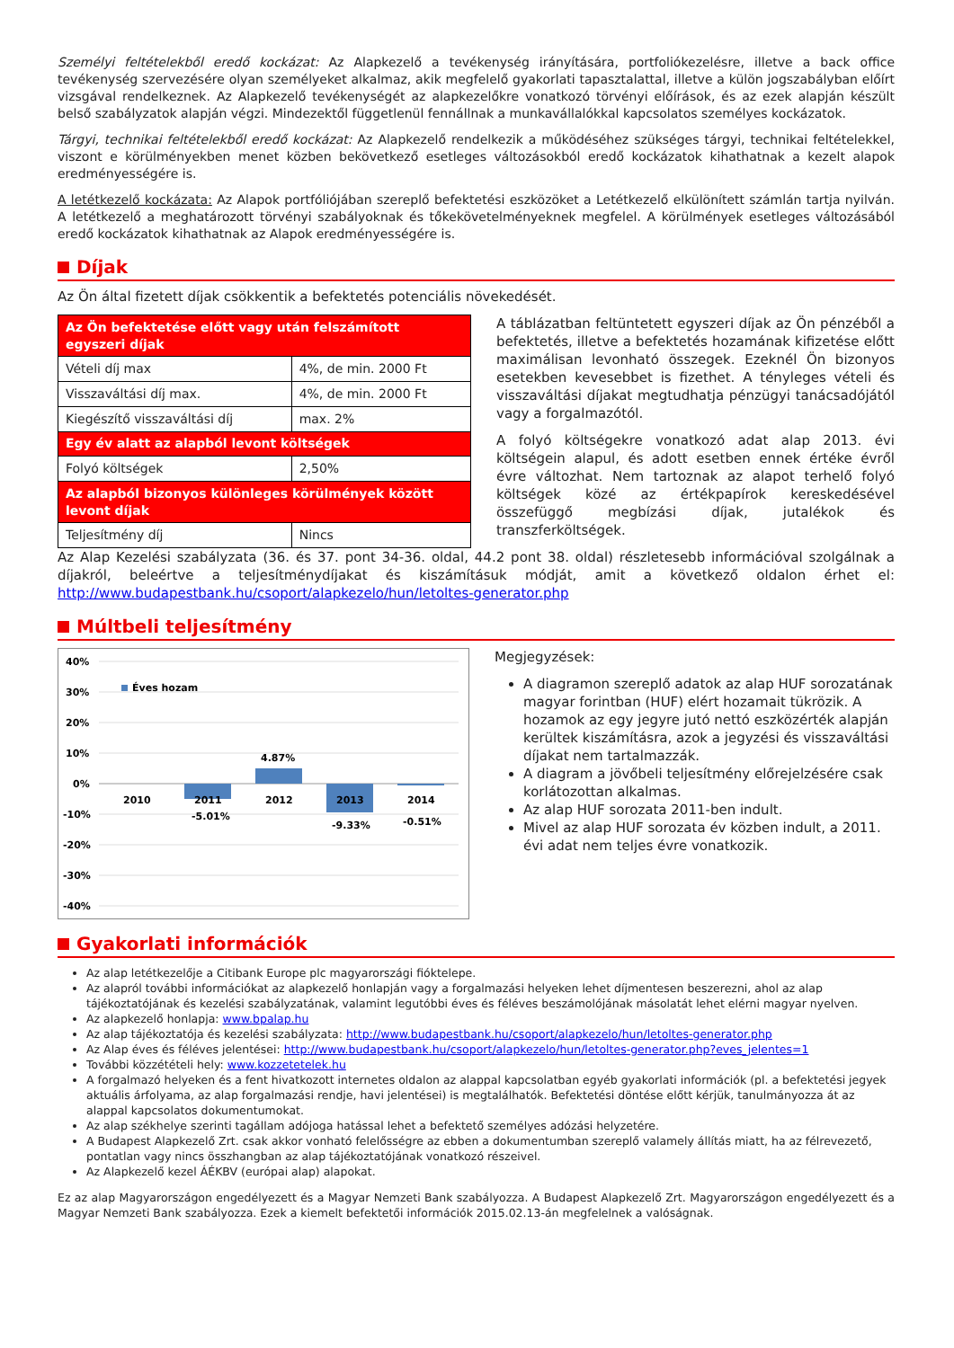Személyi feltételekből eredő kockázat: Az Alapkezelő a tevékenység irányítására, portfoliókezelésre, illetve a back office tevékenység szervezésére olyan személyeket alkalmaz, akik megfelelő gyakorlati tapasztalattal, illetve a külön jogszabályban előírt vizsgával rendelkeznek. Az Alapkezelő tevékenységét az alapkezelőkre vonatkozó törvényi előírások, és az ezek alapján készült belső szabályzatok alapján végzi. Mindezektől függetlenül fennállnak a munkavállalókkal kapcsolatos személyes kockázatok.
Tárgyi, technikai feltételekből eredő kockázat: Az Alapkezelő rendelkezik a működéséhez szükséges tárgyi, technikai feltételekkel, viszont e körülményekben menet közben bekövetkező esetleges változásokból eredő kockázatok kihathatnak a kezelt alapok eredményességére is.
A letétkezelő kockázata: Az Alapok portfóliójában szereplő befektetési eszközöket a Letétkezelő elkülönített számlán tartja nyilván. A letétkezelő a meghatározott törvényi szabályoknak és tőkekövetelményeknek megfelel. A körülmények esetleges változásából eredő kockázatok kihathatnak az Alapok eredményességére is.
Díjak
Az Ön által fizetett díjak csökkentik a befektetés potenciális növekedését.
| Az Ön befektetése előtt vagy után felszámított egyszeri díjak | |
| --- | --- |
| Vételi díj max | 4%, de min. 2000 Ft |
| Visszaváltási díj max. | 4%, de min. 2000 Ft |
| Kiegészítő visszaváltási díj | max. 2% |
| Egy év alatt az alapból levont költségek | |
| Folyó költségek | 2,50% |
| Az alapból bizonyos különleges körülmények között levont díjak | |
| Teljesítmény díj | Nincs |
A táblázatban feltüntetett egyszeri díjak az Ön pénzéből a befektetés, illetve a befektetés hozamának kifizetése előtt maximálisan levonható összegek. Ezeknél Ön bizonyos esetekben kevesebbet is fizethet. A tényleges vételi és visszaváltási díjakat megtudhatja pénzügyi tanácsadójától vagy a forgalmazótól.
A folyó költségekre vonatkozó adat alap 2013. évi költségein alapul, és adott esetben ennek értéke évről évre változhat. Nem tartoznak az alapot terhelő folyó költségek közé az értékpapírok kereskedésével összefüggő megbízási díjak, jutalékok és transzferköltségek.
Az Alap Kezelési szabályzata (36. és 37. pont 34-36. oldal, 44.2 pont 38. oldal) részletesebb információval szolgálnak a díjakról, beleértve a teljesítménydíjakat és kiszámításuk módját, amit a következő oldalon érhet el: http://www.budapestbank.hu/csoport/alapkezelo/hun/letoltes-generator.php
Múltbeli teljesítmény
40%
30%
20%
10%
0%
-10%
-20%
-30%
-40%
Éves hozam
2010
2011
2012
2013
2014
-5.01%
4.87%
-9.33%
-0.51%
Megjegyzések:
A diagramon szereplő adatok az alap HUF sorozatának magyar forintban (HUF) elért hozamait tükrözik. A hozamok az egy jegyre jutó nettó eszközérték alapján kerültek kiszámításra, azok a jegyzési és visszaváltási díjakat nem tartalmazzák.
A diagram a jövőbeli teljesítmény előrejelzésére csak korlátozottan alkalmas.
Az alap HUF sorozata 2011-ben indult.
Mivel az alap HUF sorozata év közben indult, a 2011. évi adat nem teljes évre vonatkozik.
Gyakorlati információk
Az alap letétkezelője a Citibank Europe plc magyarországi fióktelepe.
Az alapról további információkat az alapkezelő honlapján vagy a forgalmazási helyeken lehet díjmentesen beszerezni, ahol az alap tájékoztatójának és kezelési szabályzatának, valamint legutóbbi éves és féléves beszámolójának másolatát lehet elérni magyar nyelven.
Az alapkezelő honlapja: www.bpalap.hu
Az alap tájékoztatója és kezelési szabályzata: http://www.budapestbank.hu/csoport/alapkezelo/hun/letoltes-generator.php
Az Alap éves és féléves jelentései: http://www.budapestbank.hu/csoport/alapkezelo/hun/letoltes-generator.php?eves_jelentes=1
További közzétételi hely: www.kozzetetelek.hu
A forgalmazó helyeken és a fent hivatkozott internetes oldalon az alappal kapcsolatban egyéb gyakorlati információk (pl. a befektetési jegyek aktuális árfolyama, az alap forgalmazási rendje, havi jelentései) is megtalálhatók. Befektetési döntése előtt kérjük, tanulmányozza át az alappal kapcsolatos dokumentumokat.
Az alap székhelye szerinti tagállam adójoga hatással lehet a befektető személyes adózási helyzetére.
A Budapest Alapkezelő Zrt. csak akkor vonható felelősségre az ebben a dokumentumban szereplő valamely állítás miatt, ha az félrevezető, pontatlan vagy nincs összhangban az alap tájékoztatójának vonatkozó részeivel.
Az Alapkezelő kezel ÁÉKBV (európai alap) alapokat.
Ez az alap Magyarországon engedélyezett és a Magyar Nemzeti Bank szabályozza. A Budapest Alapkezelő Zrt. Magyarországon engedélyezett és a Magyar Nemzeti Bank szabályozza. Ezek a kiemelt befektetői információk 2015.02.13-án megfelelnek a valóságnak.